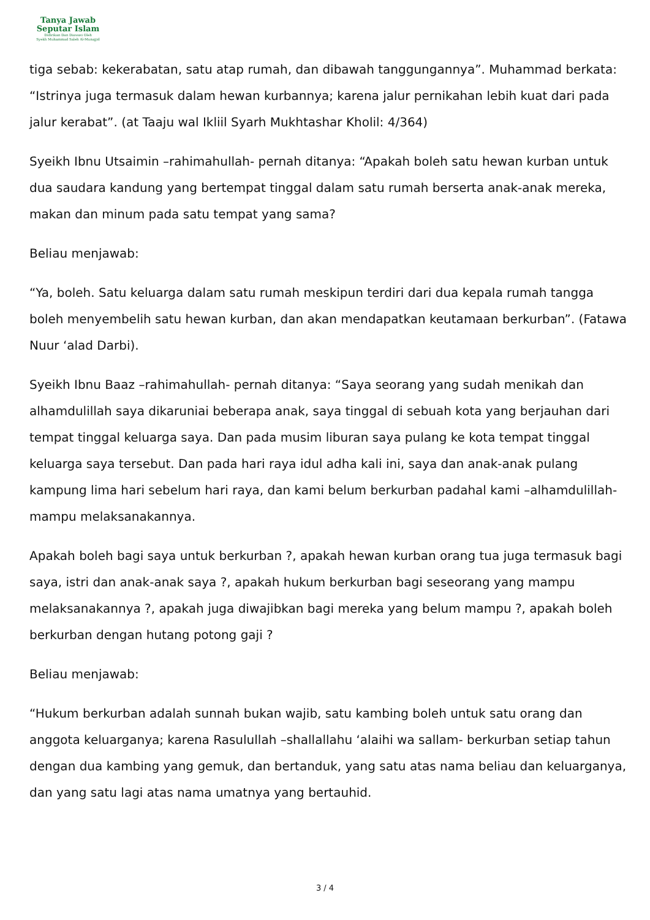Tanya Jawab
Seputar Islam
Didirikan Dan Diawasi Oleh
Syekh Muhammad Saleh Al-Munajjid
tiga sebab: kekerabatan, satu atap rumah, dan dibawah tanggungannya”. Muhammad berkata: “Istrinya juga termasuk dalam hewan kurbannya; karena jalur pernikahan lebih kuat dari pada jalur kerabat”. (at Taaju wal Ikliil Syarh Mukhtashar Kholil: 4/364)
Syeikh Ibnu Utsaimin –rahimahullah- pernah ditanya: “Apakah boleh satu hewan kurban untuk dua saudara kandung yang bertempat tinggal dalam satu rumah berserta anak-anak mereka, makan dan minum pada satu tempat yang sama?
Beliau menjawab:
“Ya, boleh. Satu keluarga dalam satu rumah meskipun terdiri dari dua kepala rumah tangga boleh menyembelih satu hewan kurban, dan akan mendapatkan keutamaan berkurban”. (Fatawa Nuur ‘alad Darbi).
Syeikh Ibnu Baaz –rahimahullah- pernah ditanya: “Saya seorang yang sudah menikah dan alhamdulillah saya dikaruniai beberapa anak, saya tinggal di sebuah kota yang berjauhan dari tempat tinggal keluarga saya. Dan pada musim liburan saya pulang ke kota tempat tinggal keluarga saya tersebut. Dan pada hari raya idul adha kali ini, saya dan anak-anak pulang kampung lima hari sebelum hari raya, dan kami belum berkurban padahal kami –alhamdulillah- mampu melaksanakannya.
Apakah boleh bagi saya untuk berkurban ?, apakah hewan kurban orang tua juga termasuk bagi saya, istri dan anak-anak saya ?, apakah hukum berkurban bagi seseorang yang mampu melaksanakannya ?, apakah juga diwajibkan bagi mereka yang belum mampu ?, apakah boleh berkurban dengan hutang potong gaji ?
Beliau menjawab:
“Hukum berkurban adalah sunnah bukan wajib, satu kambing boleh untuk satu orang dan anggota keluarganya; karena Rasulullah –shallallahu ‘alaihi wa sallam- berkurban setiap tahun dengan dua kambing yang gemuk, dan bertanduk, yang satu atas nama beliau dan keluarganya, dan yang satu lagi atas nama umatnya yang bertauhid.
3 / 4